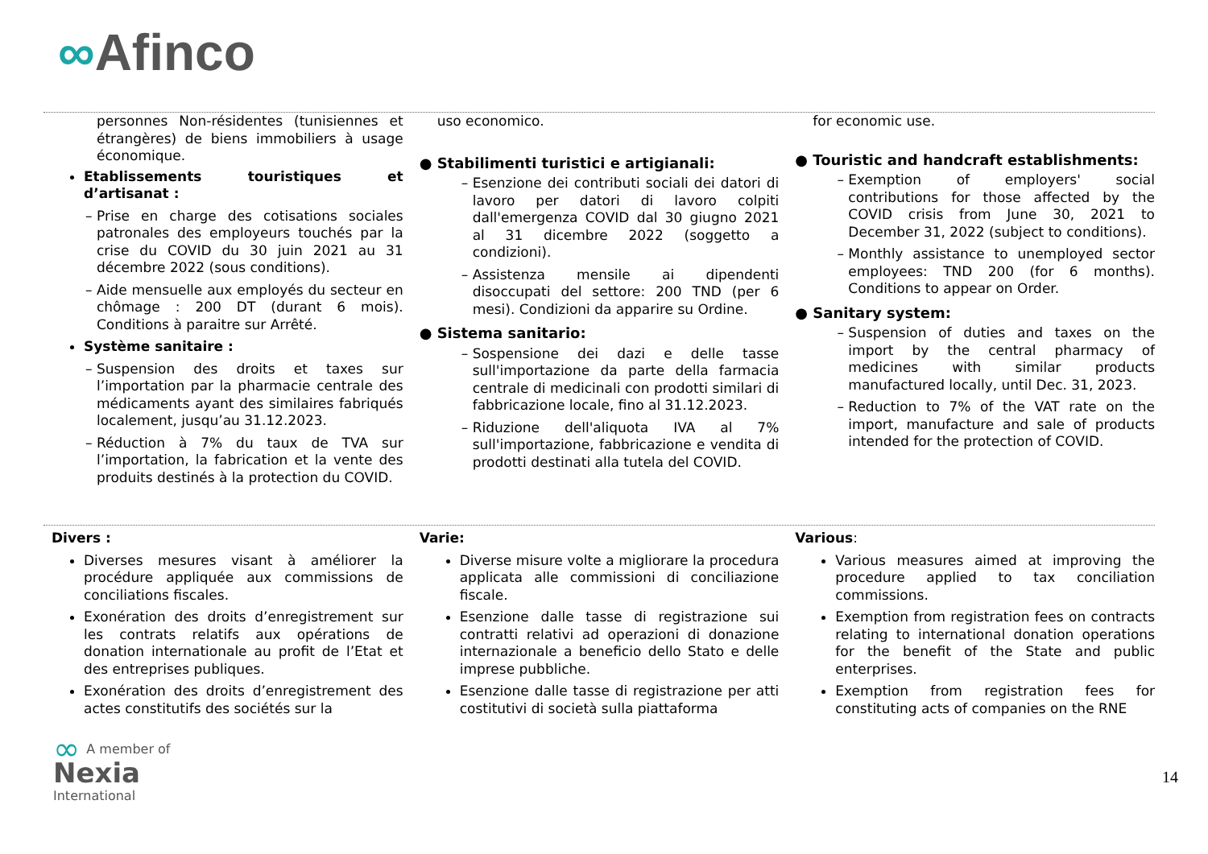∞Afinco
personnes Non-résidentes (tunisiennes et étrangères) de biens immobiliers à usage économique.
Etablissements touristiques et d’artisanat :
Prise en charge des cotisations sociales patronales des employeurs touchés par la crise du COVID du 30 juin 2021 au 31 décembre 2022 (sous conditions).
Aide mensuelle aux employés du secteur en chômage : 200 DT (durant 6 mois). Conditions à paraitre sur Arrêté.
Système sanitaire :
Suspension des droits et taxes sur l’importation par la pharmacie centrale des médicaments ayant des similaires fabriqués localement, jusqu’au 31.12.2023.
Réduction à 7% du taux de TVA sur l’importation, la fabrication et la vente des produits destinés à la protection du COVID.
uso economico.
● Stabilimenti turistici e artigianali:
Esenzione dei contributi sociali dei datori di lavoro per datori di lavoro colpiti dall'emergenza COVID dal 30 giugno 2021 al 31 dicembre 2022 (soggetto a condizioni).
Assistenza mensile ai dipendenti disoccupati del settore: 200 TND (per 6 mesi). Condizioni da apparire su Ordine.
● Sistema sanitario:
Sospensione dei dazi e delle tasse sull'importazione da parte della farmacia centrale di medicinali con prodotti similari di fabbricazione locale, fino al 31.12.2023.
Riduzione dell'aliquota IVA al 7% sull'importazione, fabbricazione e vendita di prodotti destinati alla tutela del COVID.
for economic use.
● Touristic and handcraft establishments:
Exemption of employers' social contributions for those affected by the COVID crisis from June 30, 2021 to December 31, 2022 (subject to conditions).
Monthly assistance to unemployed sector employees: TND 200 (for 6 months). Conditions to appear on Order.
● Sanitary system:
Suspension of duties and taxes on the import by the central pharmacy of medicines with similar products manufactured locally, until Dec. 31, 2023.
Reduction to 7% of the VAT rate on the import, manufacture and sale of products intended for the protection of COVID.
Divers :
Diverses mesures visant à améliorer la procédure appliquée aux commissions de conciliations fiscales.
Exonération des droits d’enregistrement sur les contrats relatifs aux opérations de donation internationale au profit de l’Etat et des entreprises publiques.
Exonération des droits d’enregistrement des actes constitutifs des sociétés sur la
Varie:
Diverse misure volte a migliorare la procedura applicata alle commissioni di conciliazione fiscale.
Esenzione dalle tasse di registrazione sui contratti relativi ad operazioni di donazione internazionale a beneficio dello Stato e delle imprese pubbliche.
Esenzione dalle tasse di registrazione per atti costitutivi di società sulla piattaforma
Various:
Various measures aimed at improving the procedure applied to tax conciliation commissions.
Exemption from registration fees on contracts relating to international donation operations for the benefit of the State and public enterprises.
Exemption from registration fees for constituting acts of companies on the RNE
∞ A member of
Nexia
International
14